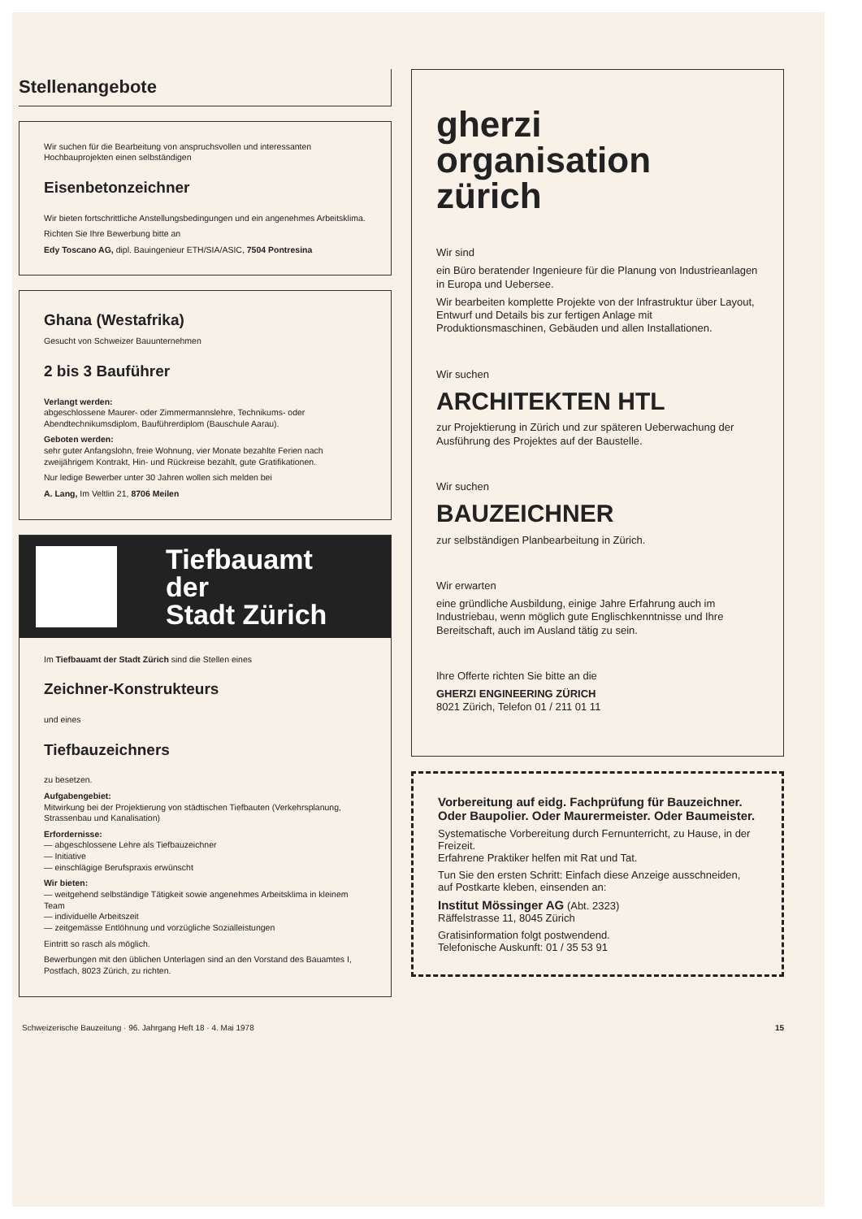Stellenangebote
Wir suchen für die Bearbeitung von anspruchsvollen und interessanten Hochbauprojekten einen selbständigen
Eisenbetonzeichner
Wir bieten fortschrittliche Anstellungsbedingungen und ein angenehmes Arbeitsklima.
Richten Sie Ihre Bewerbung bitte an
Edy Toscano AG, dipl. Bauingenieur ETH/SIA/ASIC, 7504 Pontresina
Ghana (Westafrika)
Gesucht von Schweizer Bauunternehmen
2 bis 3 Bauführer
Verlangt werden:
abgeschlossene Maurer- oder Zimmermannslehre, Technikums- oder Abendtechnikumsdiplom, Bauführerdiplom (Bauschule Aarau).
Geboten werden:
sehr guter Anfangslohn, freie Wohnung, vier Monate bezahlte Ferien nach zweijährigem Kontrakt, Hin- und Rückreise bezahlt, gute Gratifikationen.
Nur ledige Bewerber unter 30 Jahren wollen sich melden bei
A. Lang, Im Veltlin 21, 8706 Meilen
Tiefbauamt
der
Stadt Zürich
Im Tiefbauamt der Stadt Zürich sind die Stellen eines
Zeichner-Konstrukteurs
und eines
Tiefbauzeichners
zu besetzen.
Aufgabengebiet:
Mitwirkung bei der Projektierung von städtischen Tiefbauten (Verkehrsplanung, Strassenbau und Kanalisation)
Erfordernisse:
— abgeschlossene Lehre als Tiefbauzeichner
— Initiative
— einschlägige Berufspraxis erwünscht
Wir bieten:
— weitgehend selbständige Tätigkeit sowie angenehmes Arbeitsklima in kleinem Team
— individuelle Arbeitszeit
— zeitgemässe Entlöhnung und vorzügliche Sozialleistungen
Eintritt so rasch als möglich.
Bewerbungen mit den üblichen Unterlagen sind an den Vorstand des Bauamtes I, Postfach, 8023 Zürich, zu richten.
gherzi
organisation
zürich
Wir sind
ein Büro beratender Ingenieure für die Planung von Industrieanlagen in Europa und Uebersee.
Wir bearbeiten komplette Projekte von der Infrastruktur über Layout, Entwurf und Details bis zur fertigen Anlage mit Produktionsmaschinen, Gebäuden und allen Installationen.
Wir suchen
ARCHITEKTEN HTL
zur Projektierung in Zürich und zur späteren Ueberwachung der Ausführung des Projektes auf der Baustelle.
Wir suchen
BAUZEICHNER
zur selbständigen Planbearbeitung in Zürich.
Wir erwarten
eine gründliche Ausbildung, einige Jahre Erfahrung auch im Industriebau, wenn möglich gute Englischkenntnisse und Ihre Bereitschaft, auch im Ausland tätig zu sein.
Ihre Offerte richten Sie bitte an die
GHERZI ENGINEERING ZÜRICH
8021 Zürich, Telefon 01 / 211 01 11
Vorbereitung auf eidg. Fachprüfung für Bauzeichner. Oder Baupolier. Oder Maurermeister. Oder Baumeister.
Systematische Vorbereitung durch Fernunterricht, zu Hause, in der Freizeit.
Erfahrene Praktiker helfen mit Rat und Tat.
Tun Sie den ersten Schritt: Einfach diese Anzeige ausschneiden, auf Postkarte kleben, einsenden an:
Institut Mössinger AG (Abt. 2323)
Räffelstrasse 11, 8045 Zürich
Gratisinformation folgt postwendend.
Telefonische Auskunft: 01 / 35 53 91
Schweizerische Bauzeitung · 96. Jahrgang Heft 18 · 4. Mai 1978 15